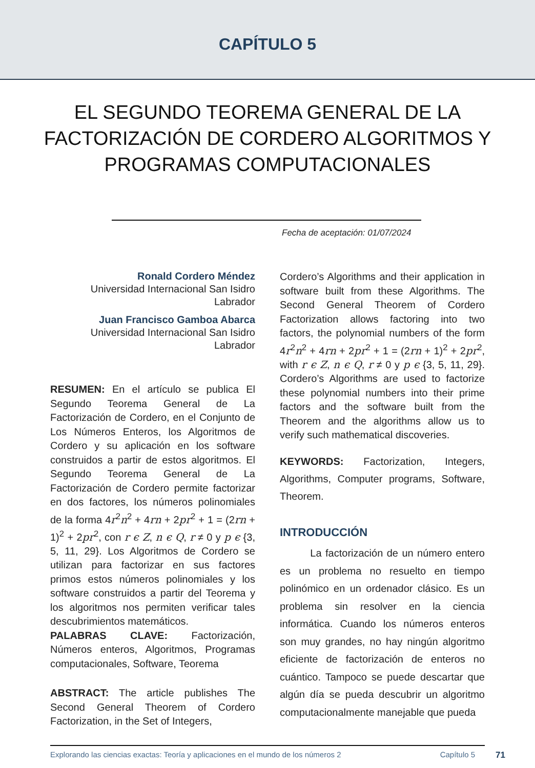CAPÍTULO 5
EL SEGUNDO TEOREMA GENERAL DE LA FACTORIZACIÓN DE CORDERO ALGORITMOS Y PROGRAMAS COMPUTACIONALES
Fecha de aceptación: 01/07/2024
Ronald Cordero Méndez
Universidad Internacional San Isidro Labrador
Juan Francisco Gamboa Abarca
Universidad Internacional San Isidro Labrador
RESUMEN: En el artículo se publica El Segundo Teorema General de La Factorización de Cordero, en el Conjunto de Los Números Enteros, los Algoritmos de Cordero y su aplicación en los software construidos a partir de estos algoritmos. El Segundo Teorema General de La Factorización de Cordero permite factorizar en dos factores, los números polinomiales de la forma 4r<sup>2</sup>n<sup>2</sup> + 4rn + 2pr<sup>2</sup> + 1 = (2rn + 1)<sup>2</sup> + 2pr<sup>2</sup>, con r ϵ Z, n ϵ Q, r ≠ 0 y p ϵ {3, 5, 11, 29}. Los Algoritmos de Cordero se utilizan para factorizar en sus factores primos estos números polinomiales y los software construidos a partir del Teorema y los algoritmos nos permiten verificar tales descubrimientos matemáticos.
PALABRAS CLAVE: Factorización, Números enteros, Algoritmos, Programas computacionales, Software, Teorema
ABSTRACT: The article publishes The Second General Theorem of Cordero Factorization, in the Set of Integers,
Cordero’s Algorithms and their application in software built from these Algorithms. The Second General Theorem of Cordero Factorization allows factoring into two factors, the polynomial numbers of the form 4r<sup>2</sup>n<sup>2</sup> + 4rn + 2pr<sup>2</sup> + 1 = (2rn + 1)<sup>2</sup> + 2pr<sup>2</sup>, with r ϵ Z, n ϵ Q, r ≠ 0 y p ϵ {3, 5, 11, 29}. Cordero’s Algorithms are used to factorize these polynomial numbers into their prime factors and the software built from the Theorem and the algorithms allow us to verify such mathematical discoveries.
KEYWORDS: Factorization, Integers, Algorithms, Computer programs, Software, Theorem.
INTRODUCCIÓN
La factorización de un número entero es un problema no resuelto en tiempo polinómico en un ordenador clásico. Es un problema sin resolver en la ciencia informática. Cuando los números enteros son muy grandes, no hay ningún algoritmo eficiente de factorización de enteros no cuántico. Tampoco se puede descartar que algún día se pueda descubrir un algoritmo computacionalmente manejable que pueda
Explorando las ciencias exactas: Teoría y aplicaciones en el mundo de los números 2 Capítulo 5 71